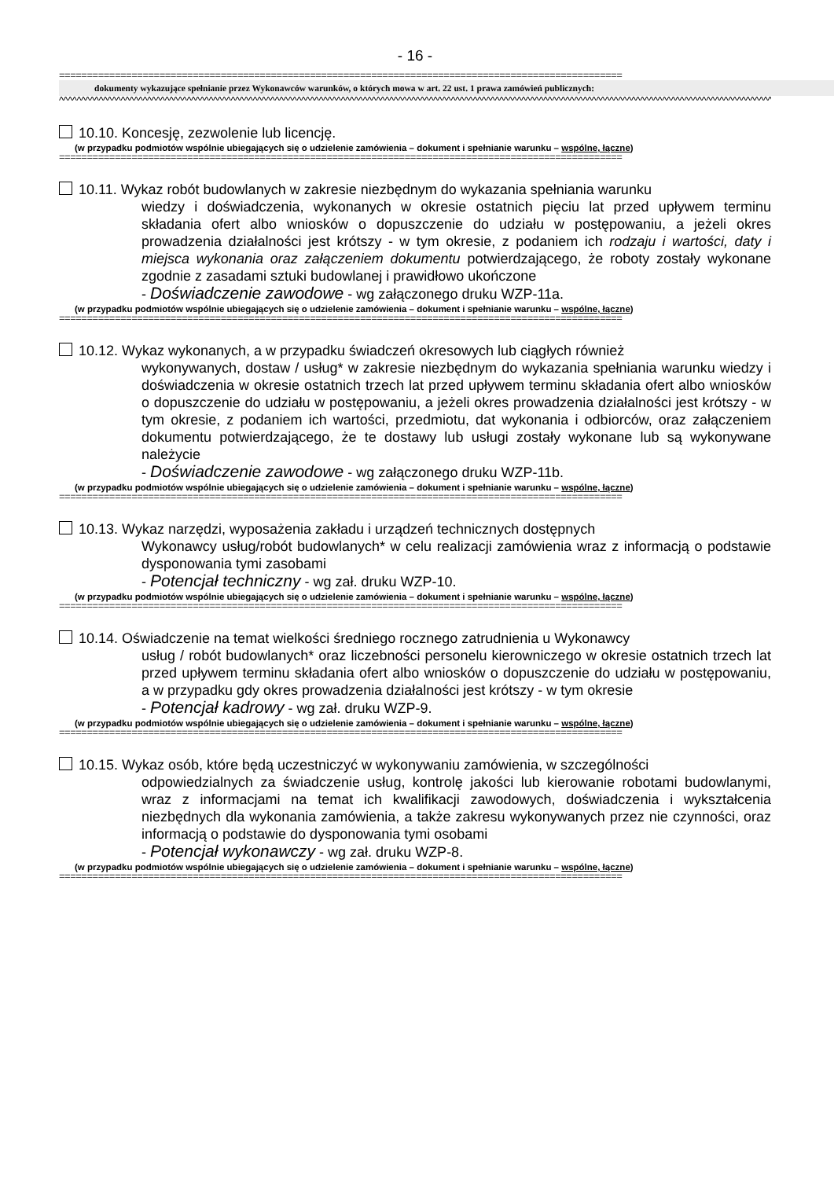- 16 -
=====================================================================================================
dokumenty wykazujące spełnianie przez Wykonawców warunków, o których mowa w art. 22 ust. 1 prawa zamówień publicznych:
^^^^^^^^^^^^^^^^^^^^^^^^^^^^^^^^^^^^^^^^^^^^^^^^^^^^^^^^^^^^^^^^^^^^^^^^^^^^^^^^^^^^^^^^^^^^^^^^^^^^^^^^^^^^^^^^^^^^^^^^^^^^^^^^^^^^^^^^^^^^^^^^^^^^^^^^^^^^^^^^^^^
10.10. Koncesję, zezwolenie lub licencję.
(w przypadku podmiotów wspólnie ubiegających się o udzielenie zamówienia – dokument i spełnianie warunku – wspólne, łączne)
=====================================================================================================
10.11. Wykaz robót budowlanych w zakresie niezbędnym do wykazania spełniania warunku
wiedzy i doświadczenia, wykonanych w okresie ostatnich pięciu lat przed upływem terminu składania ofert albo wniosków o dopuszczenie do udziału w postępowaniu, a jeżeli okres prowadzenia działalności jest krótszy - w tym okresie, z podaniem ich rodzaju i wartości, daty i miejsca wykonania oraz załączeniem dokumentu potwierdzającego, że roboty zostały wykonane zgodnie z zasadami sztuki budowlanej i prawidłowo ukończone
- Doświadczenie zawodowe - wg załączonego druku WZP-11a.
(w przypadku podmiotów wspólnie ubiegających się o udzielenie zamówienia – dokument i spełnianie warunku – wspólne, łączne)
=====================================================================================================
10.12. Wykaz wykonanych, a w przypadku świadczeń okresowych lub ciągłych również
wykonywanych, dostaw / usług* w zakresie niezbędnym do wykazania spełniania warunku wiedzy i doświadczenia w okresie ostatnich trzech lat przed upływem terminu składania ofert albo wniosków o dopuszczenie do udziału w postępowaniu, a jeżeli okres prowadzenia działalności jest krótszy - w tym okresie, z podaniem ich wartości, przedmiotu, dat wykonania i odbiorców, oraz załączeniem dokumentu potwierdzającego, że te dostawy lub usługi zostały wykonane lub są wykonywane należycie
- Doświadczenie zawodowe - wg załączonego druku WZP-11b.
(w przypadku podmiotów wspólnie ubiegających się o udzielenie zamówienia – dokument i spełnianie warunku – wspólne, łączne)
=====================================================================================================
10.13. Wykaz narzędzi, wyposażenia zakładu i urządzeń technicznych dostępnych
Wykonawcy usług/robót budowlanych* w celu realizacji zamówienia wraz z informacją o podstawie dysponowania tymi zasobami
- Potencjał techniczny - wg zał. druku WZP-10.
(w przypadku podmiotów wspólnie ubiegających się o udzielenie zamówienia – dokument i spełnianie warunku – wspólne, łączne)
=====================================================================================================
10.14. Oświadczenie na temat wielkości średniego rocznego zatrudnienia u Wykonawcy
usług / robót budowlanych* oraz liczebności personelu kierowniczego w okresie ostatnich trzech lat przed upływem terminu składania ofert albo wniosków o dopuszczenie do udziału w postępowaniu, a w przypadku gdy okres prowadzenia działalności jest krótszy - w tym okresie
- Potencjał kadrowy - wg zał. druku WZP-9.
(w przypadku podmiotów wspólnie ubiegających się o udzielenie zamówienia – dokument i spełnianie warunku – wspólne, łączne)
=====================================================================================================
10.15. Wykaz osób, które będą uczestniczyć w wykonywaniu zamówienia, w szczególności
odpowiedzialnych za świadczenie usług, kontrolę jakości lub kierowanie robotami budowlanymi, wraz z informacjami na temat ich kwalifikacji zawodowych, doświadczenia i wykształcenia niezbędnych dla wykonania zamówienia, a także zakresu wykonywanych przez nie czynności, oraz informacją o podstawie do dysponowania tymi osobami
- Potencjał wykonawczy - wg zał. druku WZP-8.
(w przypadku podmiotów wspólnie ubiegających się o udzielenie zamówienia – dokument i spełnianie warunku – wspólne, łączne)
=====================================================================================================